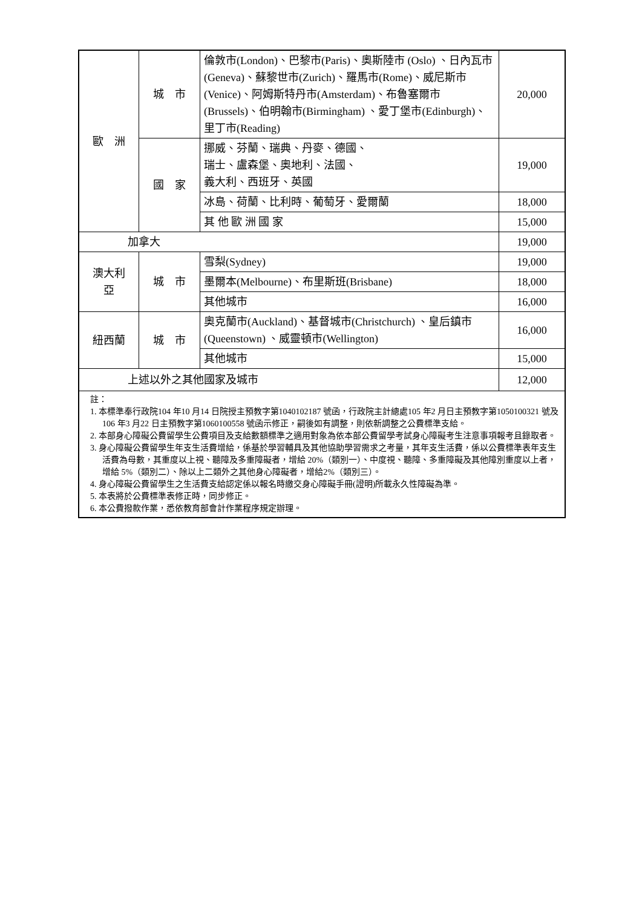| 歐 洲 | 城 市 | 倫敦市(London)、巴黎市(Paris)、奧斯陸市 (Oslo) 、日內瓦市(Geneva)、蘇黎世市(Zurich)、羅馬市(Rome)、威尼斯市(Venice)、阿姆斯特丹市(Amsterdam)、布魯塞爾市(Brussels)、伯明翰市(Birmingham) 、愛丁堡市(Edinburgh)、里丁市(Reading) | 20,000 |
| | 國 家 | 挪威、芬蘭、瑞典、丹麥、德國、 瑞士、盧森堡、奧地利、法國、 義大利、西班牙、英國 | 19,000 |
| | | 冰島、荷蘭、比利時、葡萄牙、愛爾蘭 | 18,000 |
| | | 其 他 歐 洲 國 家 | 15,000 |
| 加拿大 | | | 19,000 |
| 澳大利 亞 | 城 市 | 雪梨(Sydney) | 19,000 |
| | | 墨爾本(Melbourne)、布里斯班(Brisbane) | 18,000 |
| | | 其他城市 | 16,000 |
| 紐西蘭 | 城 市 | 奧克蘭市(Auckland)、基督城市(Christchurch) 、皇后鎮市(Queenstown) 、威靈頓市(Wellington) | 16,000 |
| | | 其他城市 | 15,000 |
| 上述以外之其他國家及城市 | | | 12,000 |
| 註： 1. 本標準奉行政院104 年10 月14 日院授主預教字第1040102187 號函，行政院主計總處105 年2 月日主預教字第1050100321 號及106 年3 月22 日主預教字第1060100558 號函示修正，嗣後如有調整，則依新調整之公費標準支給。 2. 本部身心障礙公費留學生公費項目及支給數額標準之適用對象為依本部公費留學考試身心障礙考生注意事項報考且錄取者。 3. 身心障礙公費留學生年支生活費增給，係基於學習輔具及其他協助學習需求之考量，其年支生活費，係以公費標準表年支生活費為母數，其重度以上視、聽障及多重障礙者，增給 20%（類別一）、中度視、聽障、多重障礙及其他障別重度以上者，增給 5%（類別二）、除以上二類外之其他身心障礙者，增給2%（類別三）。 4. 身心障礙公費留學生之生活費支給認定係以報名時繳交身心障礙手冊(證明)所載永久性障礙為準。 5. 本表將於公費標準表修正時，同步修正。 6. 本公費撥款作業，悉依教育部會計作業程序規定辦理。 | | | |